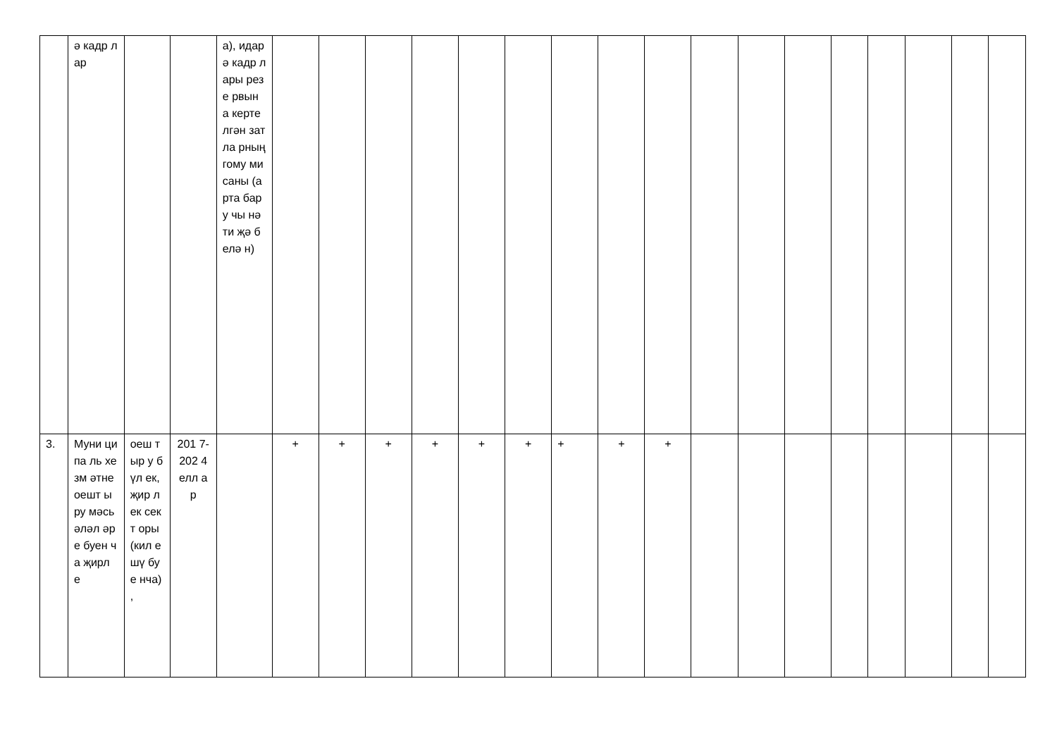| | ә кадр лар | | | а), идар ә кадр лары резе рвын а керте лгән затла рның гому ми саны (арта бару чы нәти җә белә н) | | | | | | | | | | | | | | | | | |
| 3. | Муни ципа ль хезм әтне оешт ыру мәсь әләл әре буен ча җирл е | оеш тыр у бүл ек, җир лек сект оры (кил ешү буе нча) , | 201 7- 202 4 елл ар | | + | + | + | + | + | + | + | + | + | | | | | | | | |